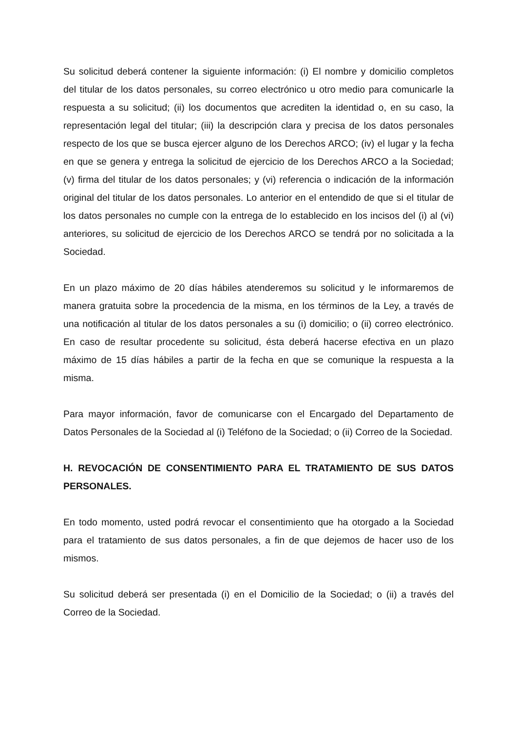Su solicitud deberá contener la siguiente información: (i) El nombre y domicilio completos del titular de los datos personales, su correo electrónico u otro medio para comunicarle la respuesta a su solicitud; (ii) los documentos que acrediten la identidad o, en su caso, la representación legal del titular; (iii) la descripción clara y precisa de los datos personales respecto de los que se busca ejercer alguno de los Derechos ARCO; (iv) el lugar y la fecha en que se genera y entrega la solicitud de ejercicio de los Derechos ARCO a la Sociedad; (v) firma del titular de los datos personales; y (vi) referencia o indicación de la información original del titular de los datos personales. Lo anterior en el entendido de que si el titular de los datos personales no cumple con la entrega de lo establecido en los incisos del (i) al (vi) anteriores, su solicitud de ejercicio de los Derechos ARCO se tendrá por no solicitada a la Sociedad.
En un plazo máximo de 20 días hábiles atenderemos su solicitud y le informaremos de manera gratuita sobre la procedencia de la misma, en los términos de la Ley, a través de una notificación al titular de los datos personales a su (i) domicilio; o (ii) correo electrónico. En caso de resultar procedente su solicitud, ésta deberá hacerse efectiva en un plazo máximo de 15 días hábiles a partir de la fecha en que se comunique la respuesta a la misma.
Para mayor información, favor de comunicarse con el Encargado del Departamento de Datos Personales de la Sociedad al (i) Teléfono de la Sociedad; o (ii) Correo de la Sociedad.
H. REVOCACIÓN DE CONSENTIMIENTO PARA EL TRATAMIENTO DE SUS DATOS PERSONALES.
En todo momento, usted podrá revocar el consentimiento que ha otorgado a la Sociedad para el tratamiento de sus datos personales, a fin de que dejemos de hacer uso de los mismos.
Su solicitud deberá ser presentada (i) en el Domicilio de la Sociedad; o (ii) a través del Correo de la Sociedad.